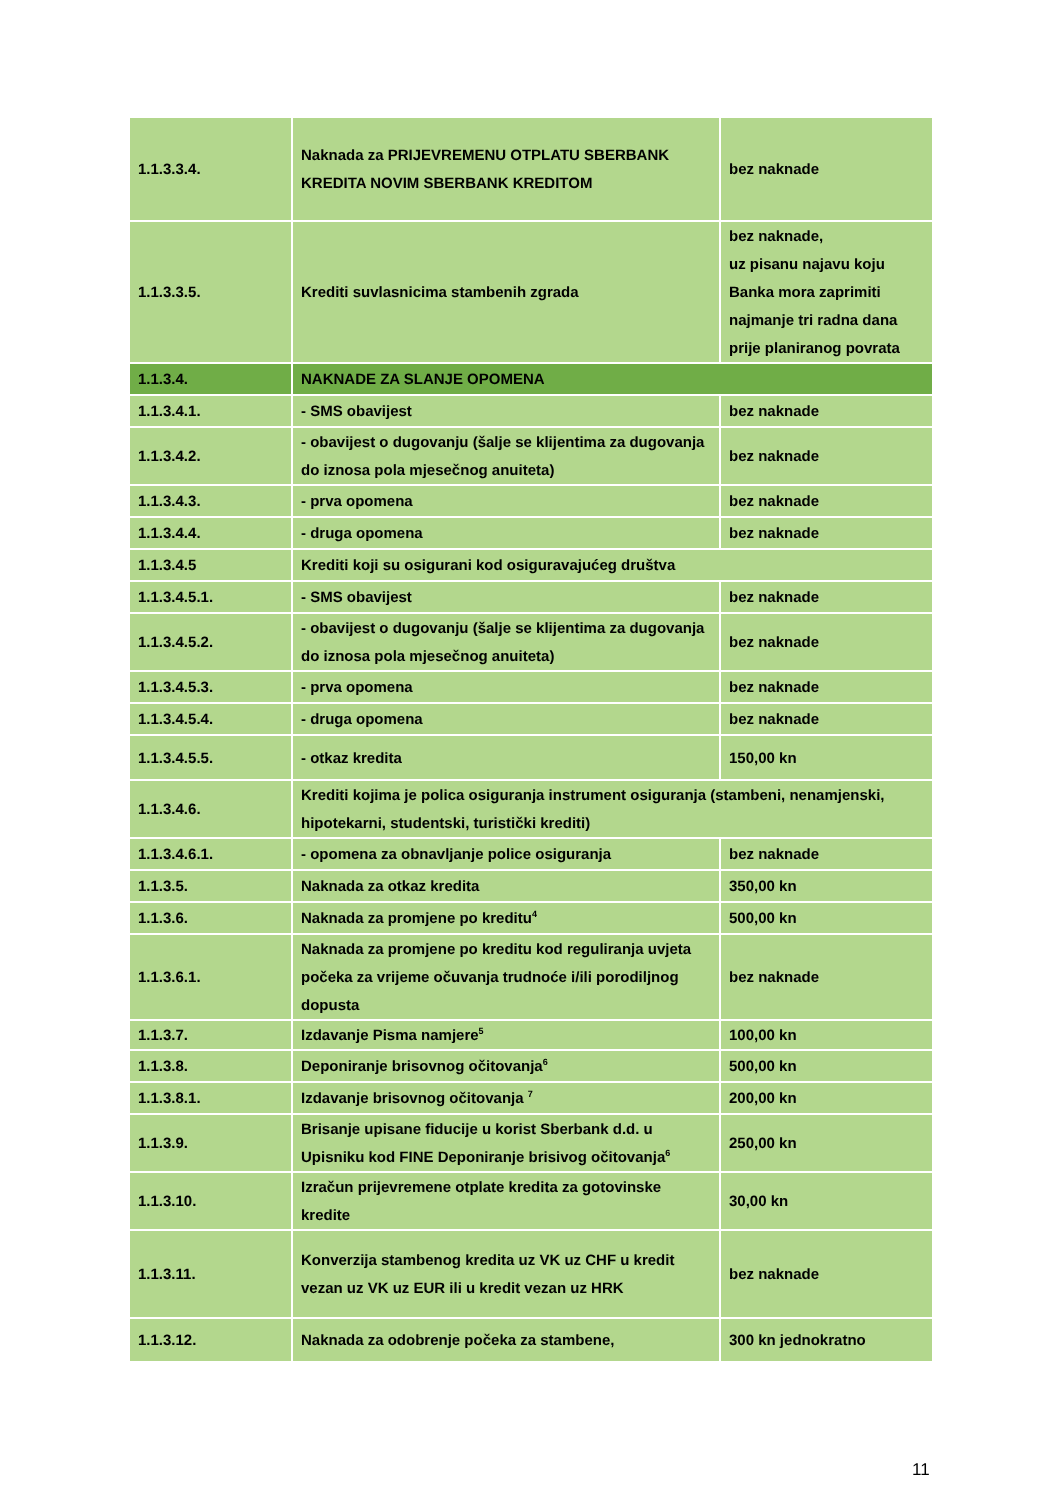| 1.1.3.3.4. | Naknada za PRIJEVREMENU OTPLATU SBERBANK KREDITA NOVIM SBERBANK KREDITOM | bez naknade |
| 1.1.3.3.5. | Krediti suvlasnicima stambenih zgrada | bez naknade, uz pisanu najavu koju Banka mora zaprimiti najmanje tri radna dana prije planiranog povrata |
| 1.1.3.4. | NAKNADE ZA SLANJE OPOMENA | |
| 1.1.3.4.1. | - SMS obavijest | bez naknade |
| 1.1.3.4.2. | - obavijest o dugovanju (šalje se klijentima za dugovanja do iznosa pola mjesečnog anuiteta) | bez naknade |
| 1.1.3.4.3. | - prva opomena | bez naknade |
| 1.1.3.4.4. | - druga opomena | bez naknade |
| 1.1.3.4.5 | Krediti koji su osigurani kod osiguravajućeg društva | |
| 1.1.3.4.5.1. | - SMS obavijest | bez naknade |
| 1.1.3.4.5.2. | - obavijest o dugovanju (šalje se klijentima za dugovanja do iznosa pola mjesečnog anuiteta) | bez naknade |
| 1.1.3.4.5.3. | - prva opomena | bez naknade |
| 1.1.3.4.5.4. | - druga opomena | bez naknade |
| 1.1.3.4.5.5. | - otkaz kredita | 150,00 kn |
| 1.1.3.4.6. | Krediti kojima je polica osiguranja instrument osiguranja (stambeni, nenamjenski, hipotekarni, studentski, turistički krediti) | |
| 1.1.3.4.6.1. | - opomena za obnavljanje police osiguranja | bez naknade |
| 1.1.3.5. | Naknada za otkaz kredita | 350,00 kn |
| 1.1.3.6. | Naknada za promjene po kreditu<sup>4</sup> | 500,00 kn |
| 1.1.3.6.1. | Naknada za promjene po kreditu kod reguliranja uvjeta počeka za vrijeme očuvanja trudnoće i/ili porodiljnog dopusta | bez naknade |
| 1.1.3.7. | Izdavanje Pisma namjere<sup>5</sup> | 100,00 kn |
| 1.1.3.8. | Deponiranje brisovnog očitovanja<sup>6</sup> | 500,00 kn |
| 1.1.3.8.1. | Izdavanje brisovnog očitovanja <sup>7</sup> | 200,00 kn |
| 1.1.3.9. | Brisanje upisane fiducije u korist Sberbank d.d. u Upisniku kod FINE Deponiranje brisivog očitovanja<sup>6</sup> | 250,00 kn |
| 1.1.3.10. | Izračun prijevremene otplate kredita za gotovinske kredite | 30,00 kn |
| 1.1.3.11. | Konverzija stambenog kredita uz VK uz CHF u kredit vezan uz VK uz EUR ili u kredit vezan uz HRK | bez naknade |
| 1.1.3.12. | Naknada za odobrenje počeka za stambene, | 300 kn jednokratno |
11